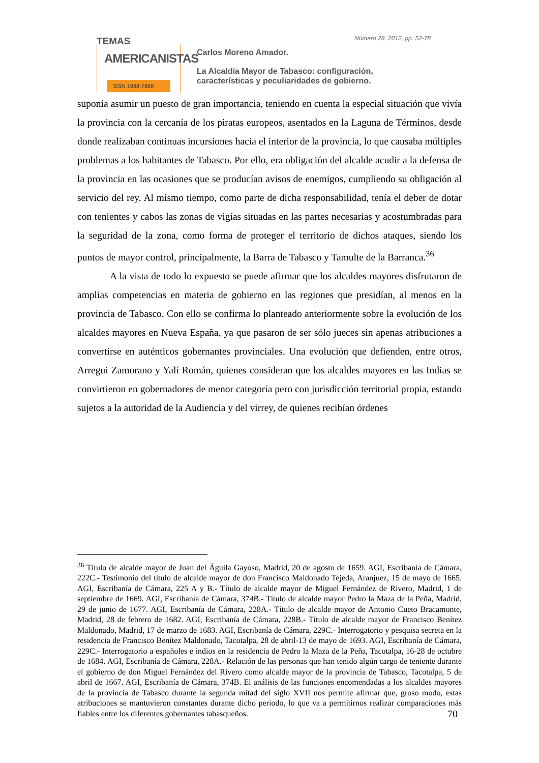TEMAS
AMERICANISTAS
ISSN 1988-7868
Número 28, 2012, pp. 52-78
Carlos Moreno Amador.
La Alcaldía Mayor de Tabasco: configuración,
características y peculiaridades de gobierno.
suponía asumir un puesto de gran importancia, teniendo en cuenta la especial situación que vivía la provincia con la cercanía de los piratas europeos, asentados en la Laguna de Términos, desde donde realizaban continuas incursiones hacia el interior de la provincia, lo que causaba múltiples problemas a los habitantes de Tabasco. Por ello, era obligación del alcalde acudir a la defensa de la provincia en las ocasiones que se producían avisos de enemigos, cumpliendo su obligación al servicio del rey. Al mismo tiempo, como parte de dicha responsabilidad, tenía el deber de dotar con tenientes y cabos las zonas de vigías situadas en las partes necesarias y acostumbradas para la seguridad de la zona, como forma de proteger el territorio de dichos ataques, siendo los puntos de mayor control, principalmente, la Barra de Tabasco y Tamulte de la Barranca.<sup>36</sup>
A la vista de todo lo expuesto se puede afirmar que los alcaldes mayores disfrutaron de amplias competencias en materia de gobierno en las regiones que presidían, al menos en la provincia de Tabasco. Con ello se confirma lo planteado anteriormente sobre la evolución de los alcaldes mayores en Nueva España, ya que pasaron de ser sólo jueces sin apenas atribuciones a convertirse en auténticos gobernantes provinciales. Una evolución que defienden, entre otros, Arregui Zamorano y Yalí Román, quienes consideran que los alcaldes mayores en las Indias se convirtieron en gobernadores de menor categoría pero con jurisdicción territorial propia, estando sujetos a la autoridad de la Audiencia y del virrey, de quienes recibían órdenes
<sup>36</sup> Título de alcalde mayor de Juan del Águila Gayoso, Madrid, 20 de agosto de 1659. AGI, Escribanía de Cámara, 222C.- Testimonio del título de alcalde mayor de don Francisco Maldonado Tejeda, Aranjuez, 15 de mayo de 1665. AGI, Escribanía de Cámara, 225 A y B.- Título de alcalde mayor de Miguel Fernández de Rivero, Madrid, 1 de septiembre de 1669. AGI, Escribanía de Cámara, 374B.- Título de alcalde mayor Pedro la Maza de la Peña, Madrid, 29 de junio de 1677. AGI, Escribanía de Cámara, 228A.- Título de alcalde mayor de Antonio Cueto Bracamonte, Madrid, 28 de febrero de 1682. AGI, Escribanía de Cámara, 228B.- Título de alcalde mayor de Francisco Benítez Maldonado, Madrid, 17 de marzo de 1683. AGI, Escribanía de Cámara, 229C.- Interrogatorio y pesquisa secreta en la residencia de Francisco Benítez Maldonado, Tacotalpa, 28 de abril-13 de mayo de 1693. AGI, Escribanía de Cámara, 229C.- Interrogatorio a españoles e indios en la residencia de Pedro la Maza de la Peña, Tacotalpa, 16-28 de octubre de 1684. AGI, Escribanía de Cámara, 228A.- Relación de las personas que han tenido algún cargo de teniente durante el gobierno de don Miguel Fernández del Rivero como alcalde mayor de la provincia de Tabasco, Tacotalpa, 5 de abril de 1667. AGI, Escribanía de Cámara, 374B. El análisis de las funciones encomendadas a los alcaldes mayores de la provincia de Tabasco durante la segunda mitad del siglo XVII nos permite afirmar que, groso modo, estas atribuciones se mantuvieron constantes durante dicho periodo, lo que va a permitirnos realizar comparaciones más fiables entre los diferentes gobernantes tabasqueños.
70